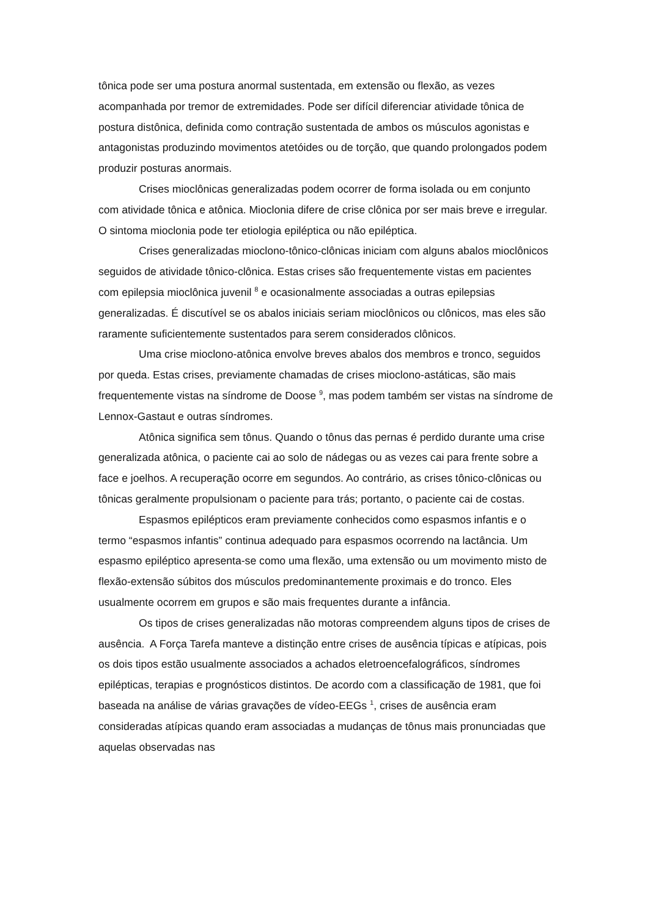tônica pode ser uma postura anormal sustentada, em extensão ou flexão, as vezes acompanhada por tremor de extremidades. Pode ser difícil diferenciar atividade tônica de postura distônica, definida como contração sustentada de ambos os músculos agonistas e antagonistas produzindo movimentos atetóides ou de torção, que quando prolongados podem produzir posturas anormais.
Crises mioclônicas generalizadas podem ocorrer de forma isolada ou em conjunto com atividade tônica e atônica. Mioclonia difere de crise clônica por ser mais breve e irregular. O sintoma mioclonia pode ter etiologia epiléptica ou não epiléptica.
Crises generalizadas mioclono-tônico-clônicas iniciam com alguns abalos mioclônicos seguidos de atividade tônico-clônica. Estas crises são frequentemente vistas em pacientes com epilepsia mioclônica juvenil <sup>8</sup> e ocasionalmente associadas a outras epilepsias generalizadas. É discutível se os abalos iniciais seriam mioclônicos ou clônicos, mas eles são raramente suficientemente sustentados para serem considerados clônicos.
Uma crise mioclono-atônica envolve breves abalos dos membros e tronco, seguidos por queda. Estas crises, previamente chamadas de crises mioclono-astáticas, são mais frequentemente vistas na síndrome de Doose <sup>9</sup>, mas podem também ser vistas na síndrome de Lennox-Gastaut e outras síndromes.
Atônica significa sem tônus. Quando o tônus das pernas é perdido durante uma crise generalizada atônica, o paciente cai ao solo de nádegas ou as vezes cai para frente sobre a face e joelhos. A recuperação ocorre em segundos. Ao contrário, as crises tônico-clônicas ou tônicas geralmente propulsionam o paciente para trás; portanto, o paciente cai de costas.
Espasmos epilépticos eram previamente conhecidos como espasmos infantis e o termo “espasmos infantis” continua adequado para espasmos ocorrendo na lactância. Um espasmo epiléptico apresenta-se como uma flexão, uma extensão ou um movimento misto de flexão-extensão súbitos dos músculos predominantemente proximais e do tronco. Eles usualmente ocorrem em grupos e são mais frequentes durante a infância.
Os tipos de crises generalizadas não motoras compreendem alguns tipos de crises de ausência. A Força Tarefa manteve a distinção entre crises de ausência típicas e atípicas, pois os dois tipos estão usualmente associados a achados eletroencefalográficos, síndromes epilépticas, terapias e prognósticos distintos. De acordo com a classificação de 1981, que foi baseada na análise de várias gravações de vídeo-EEGs <sup>1</sup>, crises de ausência eram consideradas atípicas quando eram associadas a mudanças de tônus mais pronunciadas que aquelas observadas nas